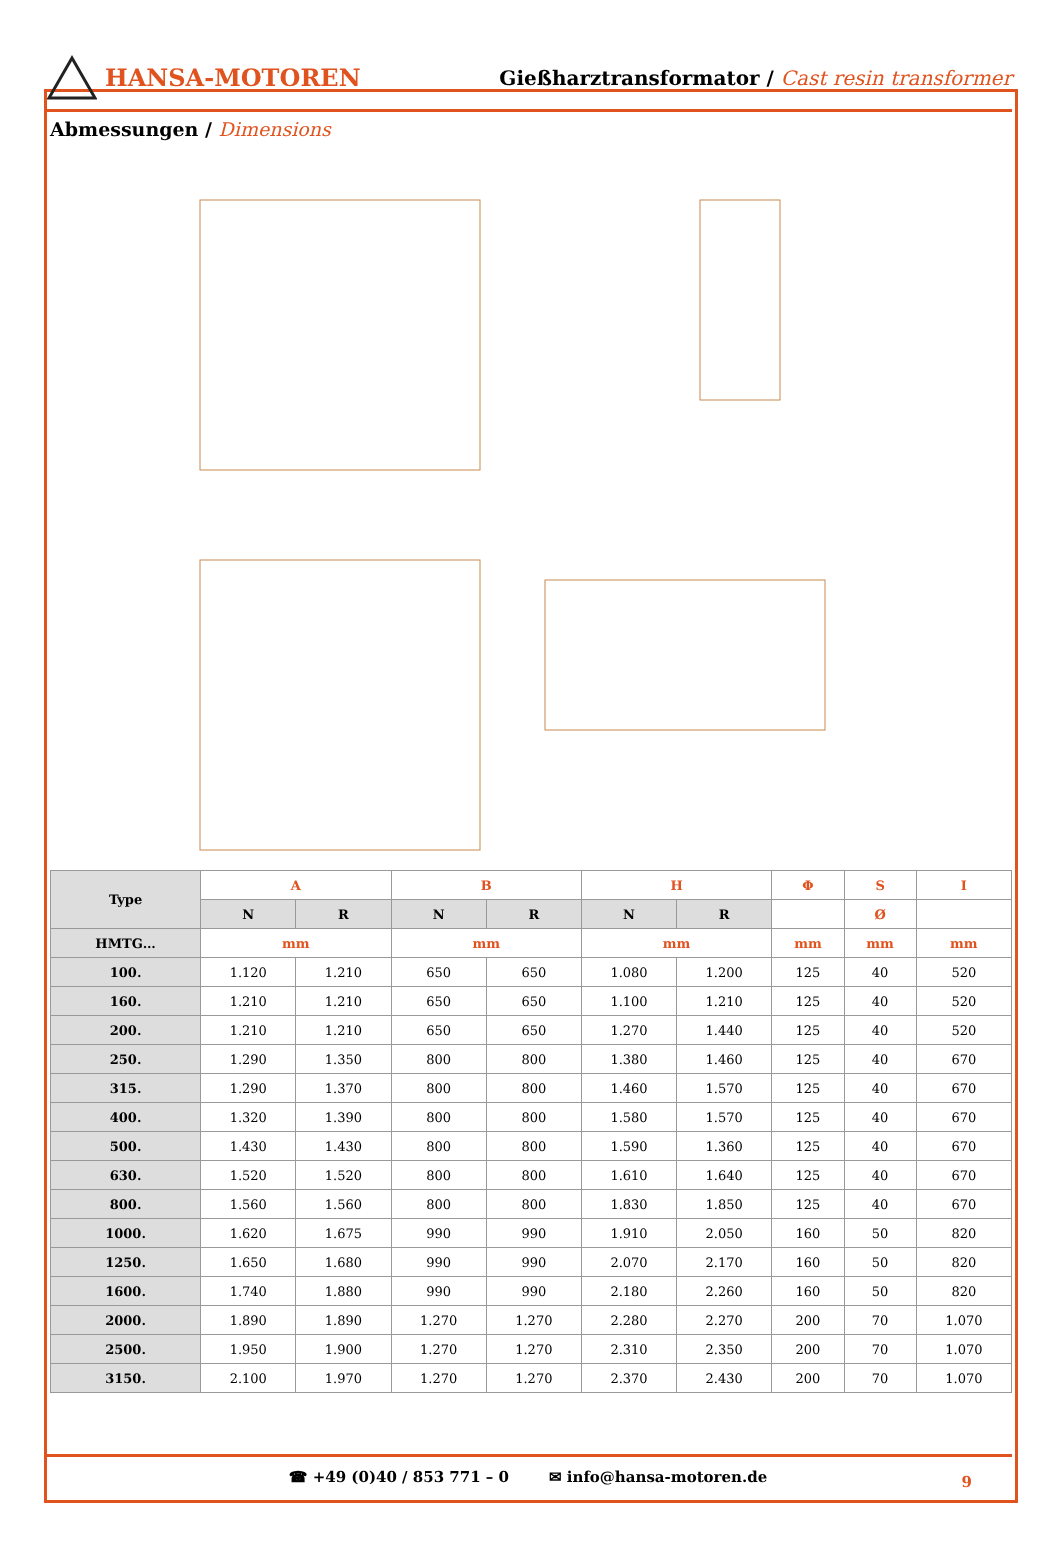HANSA-MOTOREN
Gießharztransformator / Cast resin transformer
Abmessungen / Dimensions
| Type | A | | B | | H | | Φ | S | I |
| | N | R | N | R | N | R | | Ø | |
| HMTG… | mm | | mm | | mm | | mm | mm | mm |
| 100. | 1.120 | 1.210 | 650 | 650 | 1.080 | 1.200 | 125 | 40 | 520 |
| 160. | 1.210 | 1.210 | 650 | 650 | 1.100 | 1.210 | 125 | 40 | 520 |
| 200. | 1.210 | 1.210 | 650 | 650 | 1.270 | 1.440 | 125 | 40 | 520 |
| 250. | 1.290 | 1.350 | 800 | 800 | 1.380 | 1.460 | 125 | 40 | 670 |
| 315. | 1.290 | 1.370 | 800 | 800 | 1.460 | 1.570 | 125 | 40 | 670 |
| 400. | 1.320 | 1.390 | 800 | 800 | 1.580 | 1.570 | 125 | 40 | 670 |
| 500. | 1.430 | 1.430 | 800 | 800 | 1.590 | 1.360 | 125 | 40 | 670 |
| 630. | 1.520 | 1.520 | 800 | 800 | 1.610 | 1.640 | 125 | 40 | 670 |
| 800. | 1.560 | 1.560 | 800 | 800 | 1.830 | 1.850 | 125 | 40 | 670 |
| 1000. | 1.620 | 1.675 | 990 | 990 | 1.910 | 2.050 | 160 | 50 | 820 |
| 1250. | 1.650 | 1.680 | 990 | 990 | 2.070 | 2.170 | 160 | 50 | 820 |
| 1600. | 1.740 | 1.880 | 990 | 990 | 2.180 | 2.260 | 160 | 50 | 820 |
| 2000. | 1.890 | 1.890 | 1.270 | 1.270 | 2.280 | 2.270 | 200 | 70 | 1.070 |
| 2500. | 1.950 | 1.900 | 1.270 | 1.270 | 2.310 | 2.350 | 200 | 70 | 1.070 |
| 3150. | 2.100 | 1.970 | 1.270 | 1.270 | 2.370 | 2.430 | 200 | 70 | 1.070 |
☎ +49 (0)40 / 853 771 – 0 ✉ info@hansa-motoren.de
9